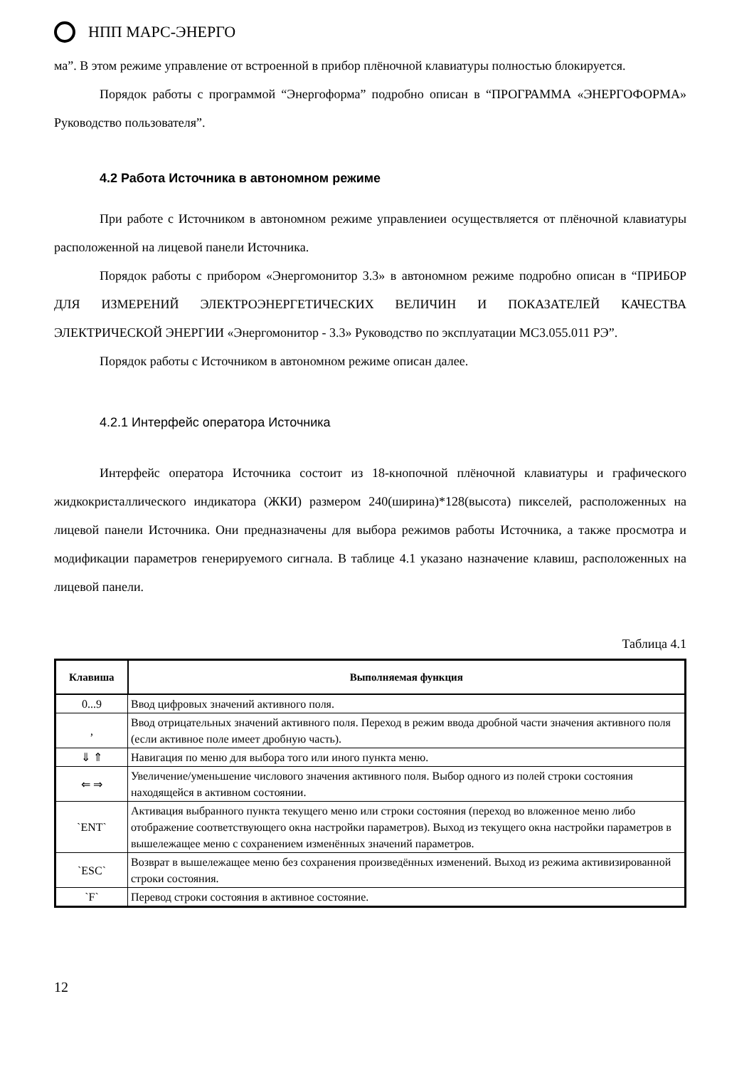НПП МАРС-ЭНЕРГО
ма”. В этом режиме управление от встроенной в прибор плёночной клавиатуры полностью блокируется.
Порядок работы с программой “Энергоформа” подробно описан в “ПРОГРАММА «ЭНЕРГОФОРМА» Руководство пользователя”.
4.2 Работа Источника в автономном режиме
При работе с Источником в автономном режиме управлениеи осуществляется от плёночной клавиатуры расположенной на лицевой панели Источника.
Порядок работы с прибором «Энергомонитор 3.3» в автономном режиме подробно описан в “ПРИБОР ДЛЯ ИЗМЕРЕНИЙ ЭЛЕКТРОЭНЕРГЕТИЧЕСКИХ ВЕЛИЧИН И ПОКАЗАТЕЛЕЙ КАЧЕСТВА ЭЛЕКТРИЧЕСКОЙ ЭНЕРГИИ «Энергомонитор - 3.3» Руководство по эксплуатации МС3.055.011 РЭ”.
Порядок работы с Источником в автономном режиме описан далее.
4.2.1 Интерфейс оператора Источника
Интерфейс оператора Источника состоит из 18-кнопочной плёночной клавиатуры и графического жидкокристаллического индикатора (ЖКИ) размером 240(ширина)*128(высота) пикселей, расположенных на лицевой панели Источника. Они предназначены для выбора режимов работы Источника, а также просмотра и модификации параметров генерируемого сигнала. В таблице 4.1 указано назначение клавиш, расположенных на лицевой панели.
Таблица 4.1
| Клавиша | Выполняемая функция |
| --- | --- |
| 0...9 | Ввод цифровых значений активного поля. |
| , | Ввод отрицательных значений активного поля. Переход в режим ввода дробной части значения активного поля (если активное поле имеет дробную часть). |
| ⇓ ⇑ | Навигация по меню для выбора того или иного пункта меню. |
| ⇐ ⇒ | Увеличение/уменьшение числового значения активного поля. Выбор одного из полей строки состояния находящейся в активном состоянии. |
| `ENT` | Активация выбранного пункта текущего меню или строки состояния (переход во вложенное меню либо отображение соответствующего окна настройки параметров). Выход из текущего окна настройки параметров в вышележащее меню с сохранением изменённых значений параметров. |
| `ESC` | Возврат в вышележащее меню без сохранения произведённых изменений. Выход из режима активизированной строки состояния. |
| `F` | Перевод строки состояния в активное состояние. |
12